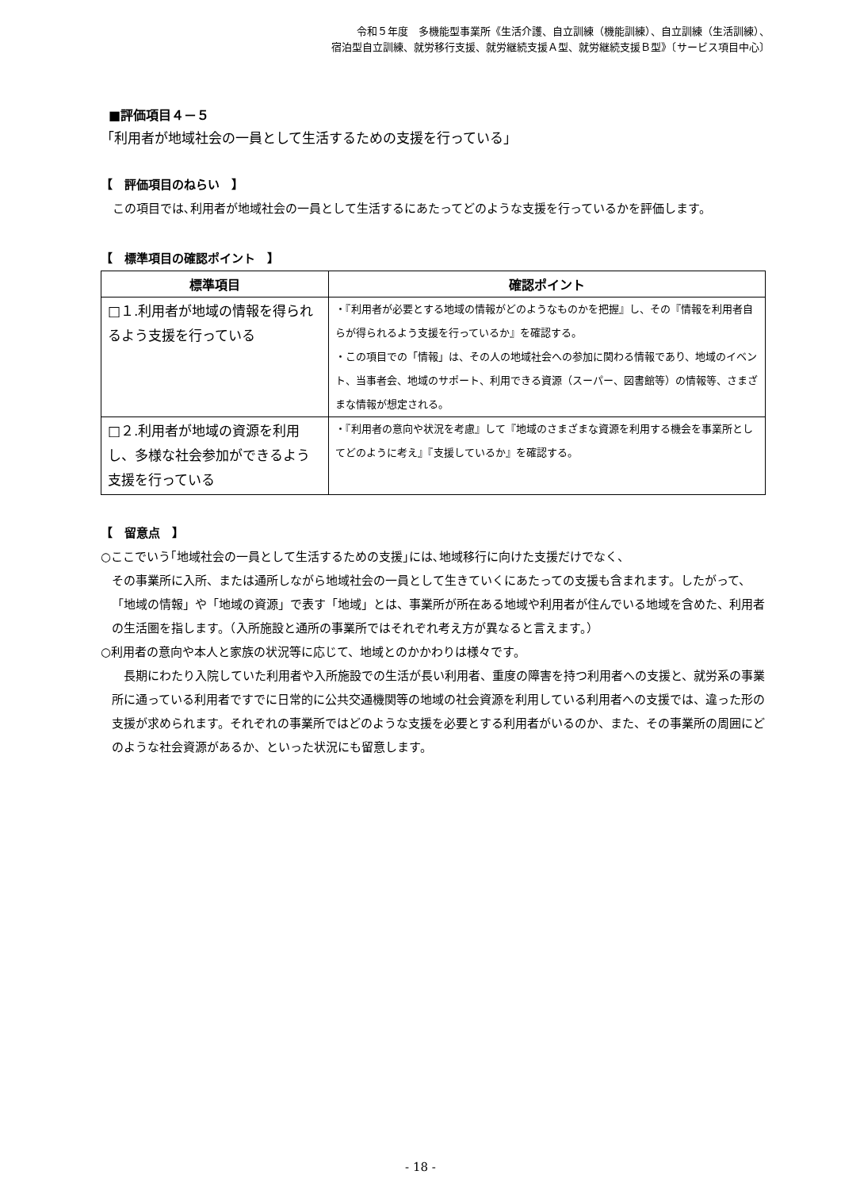令和５年度　多機能型事業所《生活介護、自立訓練（機能訓練）、自立訓練（生活訓練）、
宿泊型自立訓練、就労移行支援、就労継続支援Ａ型、就労継続支援Ｂ型》〔サービス項目中心〕
■評価項目４－５
「利用者が地域社会の一員として生活するための支援を行っている」
【　評価項目のねらい　】
　この項目では､利用者が地域社会の一員として生活するにあたってどのような支援を行っているかを評価します。
【　標準項目の確認ポイント　】
| 標準項目 | 確認ポイント |
| --- | --- |
| □１.利用者が地域の情報を得られるよう支援を行っている | ・『利用者が必要とする地域の情報がどのようなものかを把握』し、その『情報を利用者自らが得られるよう支援を行っているか』を確認する。 ・この項目での「情報」は、その人の地域社会への参加に関わる情報であり、地域のイベント、当事者会、地域のサポート、利用できる資源（スーパー、図書館等）の情報等、さまざまな情報が想定される。 |
| □２.利用者が地域の資源を利用し、多様な社会参加ができるよう支援を行っている | ・『利用者の意向や状況を考慮』して『地域のさまざまな資源を利用する機会を事業所としてどのように考え』『支援しているか』を確認する。 |
【　留意点　】
○ここでいう｢地域社会の一員として生活するための支援｣には､地域移行に向けた支援だけでなく、
その事業所に入所、または通所しながら地域社会の一員として生きていくにあたっての支援も含まれます。したがって、「地域の情報」や「地域の資源」で表す「地域」とは、事業所が所在ある地域や利用者が住んでいる地域を含めた、利用者の生活圏を指します。（入所施設と通所の事業所ではそれぞれ考え方が異なると言えます。）
○利用者の意向や本人と家族の状況等に応じて、地域とのかかわりは様々です。
　長期にわたり入院していた利用者や入所施設での生活が長い利用者、重度の障害を持つ利用者への支援と、就労系の事業所に通っている利用者ですでに日常的に公共交通機関等の地域の社会資源を利用している利用者への支援では、違った形の支援が求められます。それぞれの事業所ではどのような支援を必要とする利用者がいるのか、また、その事業所の周囲にどのような社会資源があるか、といった状況にも留意します。
- 18 -